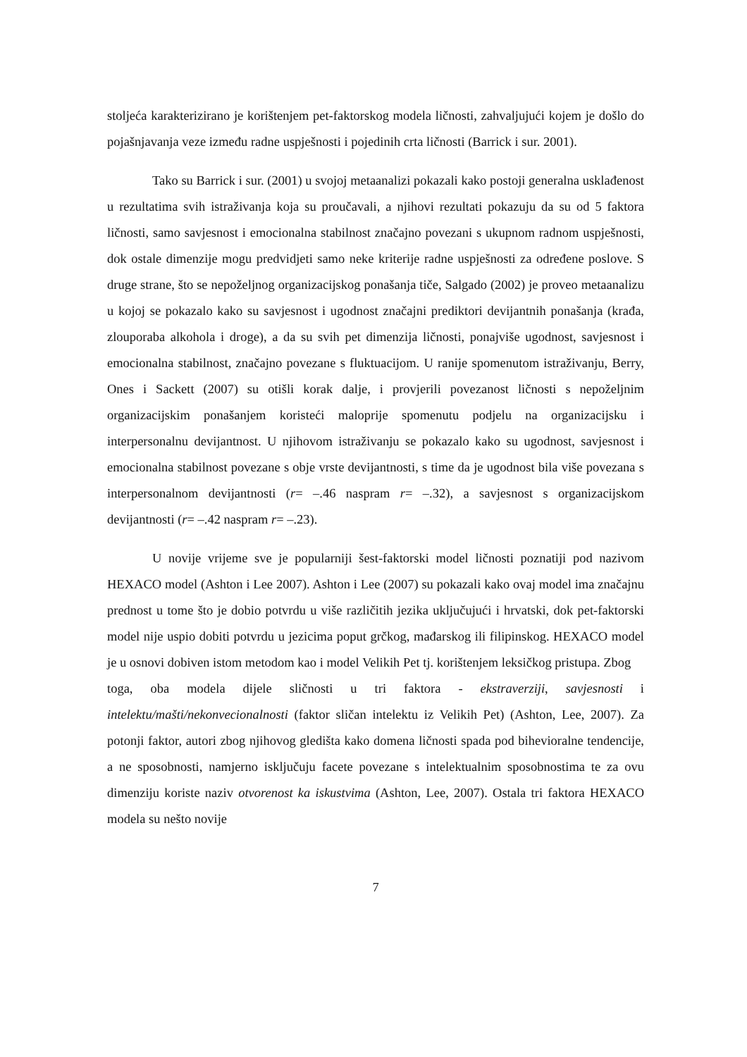stoljeća karakterizirano je korištenjem pet-faktorskog modela ličnosti, zahvaljujući kojem je došlo do pojašnjavanja veze između radne uspješnosti i pojedinih crta ličnosti (Barrick i sur. 2001).
Tako su Barrick i sur. (2001) u svojoj metaanalizi pokazali kako postoji generalna usklađenost u rezultatima svih istraživanja koja su proučavali, a njihovi rezultati pokazuju da su od 5 faktora ličnosti, samo savjesnost i emocionalna stabilnost značajno povezani s ukupnom radnom uspješnosti, dok ostale dimenzije mogu predvidjeti samo neke kriterije radne uspješnosti za određene poslove. S druge strane, što se nepoželjnog organizacijskog ponašanja tiče, Salgado (2002) je proveo metaanalizu u kojoj se pokazalo kako su savjesnost i ugodnost značajni prediktori devijantnih ponašanja (krađa, zlouporaba alkohola i droge), a da su svih pet dimenzija ličnosti, ponajviše ugodnost, savjesnost i emocionalna stabilnost, značajno povezane s fluktuacijom. U ranije spomenutom istraživanju, Berry, Ones i Sackett (2007) su otišli korak dalje, i provjerili povezanost ličnosti s nepoželjnim organizacijskim ponašanjem koristeći maloprije spomenutu podjelu na organizacijsku i interpersonalnu devijantnost. U njihovom istraživanju se pokazalo kako su ugodnost, savjesnost i emocionalna stabilnost povezane s obje vrste devijantnosti, s time da je ugodnost bila više povezana s interpersonalnom devijantnosti (r= –.46 naspram r= –.32), a savjesnost s organizacijskom devijantnosti (r= –.42 naspram r= –.23).
U novije vrijeme sve je popularniji šest-faktorski model ličnosti poznatiji pod nazivom HEXACO model (Ashton i Lee 2007). Ashton i Lee (2007) su pokazali kako ovaj model ima značajnu prednost u tome što je dobio potvrdu u više različitih jezika uključujući i hrvatski, dok pet-faktorski model nije uspio dobiti potvrdu u jezicima poput grčkog, mađarskog ili filipinskog. HEXACO model je u osnovi dobiven istom metodom kao i model Velikih Pet tj. korištenjem leksičkog pristupa. Zbog
toga, oba modela dijele sličnosti u tri faktora - ekstraverziji, savjesnosti i intelektu/mašti/nekonvecionalnosti (faktor sličan intelektu iz Velikih Pet) (Ashton, Lee, 2007). Za potonji faktor, autori zbog njihovog gledišta kako domena ličnosti spada pod bihevioralne tendencije, a ne sposobnosti, namjerno isključuju facete povezane s intelektualnim sposobnostima te za ovu dimenziju koriste naziv otvorenost ka iskustvima (Ashton, Lee, 2007). Ostala tri faktora HEXACO modela su nešto novije
7